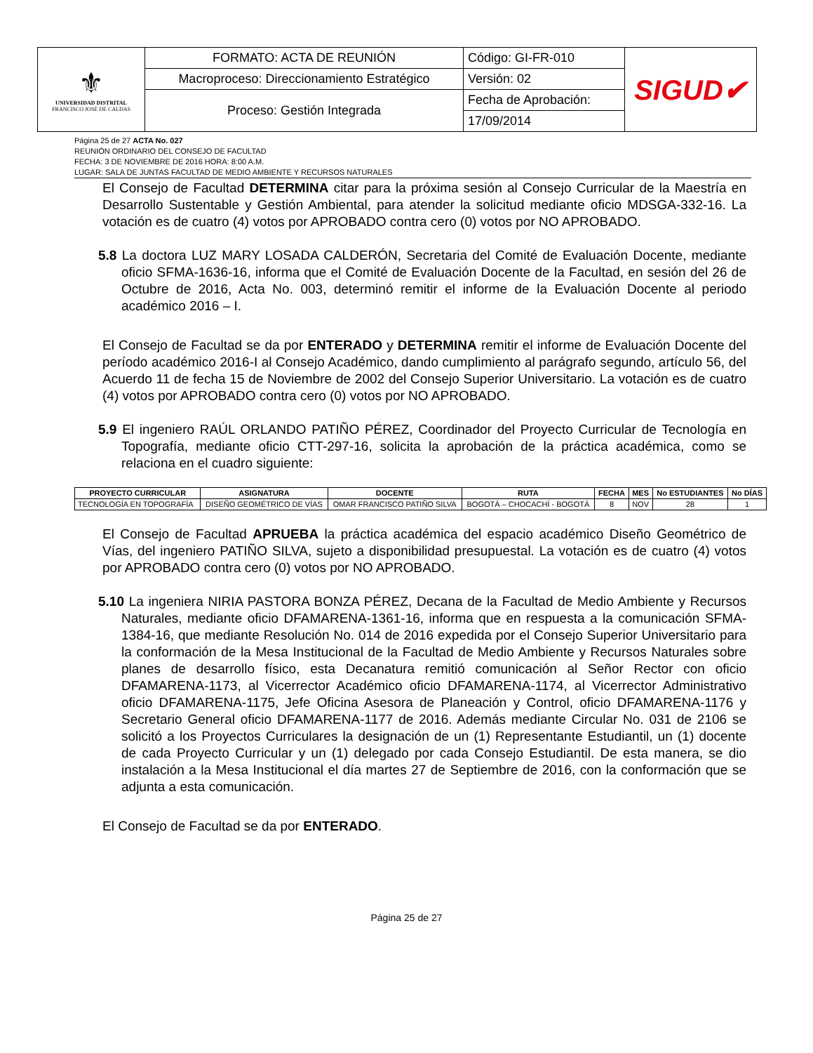| ⚜ UNIVERSIDAD DISTRITAL FRANCISCO JOSÉ DE CALDAS | FORMATO: ACTA DE REUNIÓN | Código: GI-FR-010 | SIGUD✔ |
| | Macroproceso: Direccionamiento Estratégico | Versión: 02 | |
| | Proceso: Gestión Integrada | Fecha de Aprobación: | |
| | | 17/09/2014 | |
Página 25 de 27 ACTA No. 027
REUNIÓN ORDINARIO DEL CONSEJO DE FACULTAD
FECHA: 3 DE NOVIEMBRE DE 2016 HORA: 8:00 A.M.
LUGAR: SALA DE JUNTAS FACULTAD DE MEDIO AMBIENTE Y RECURSOS NATURALES
El Consejo de Facultad DETERMINA citar para la próxima sesión al Consejo Curricular de la Maestría en Desarrollo Sustentable y Gestión Ambiental, para atender la solicitud mediante oficio MDSGA-332-16. La votación es de cuatro (4) votos por APROBADO contra cero (0) votos por NO APROBADO.
5.8 La doctora LUZ MARY LOSADA CALDERÓN, Secretaria del Comité de Evaluación Docente, mediante oficio SFMA-1636-16, informa que el Comité de Evaluación Docente de la Facultad, en sesión del 26 de Octubre de 2016, Acta No. 003, determinó remitir el informe de la Evaluación Docente al periodo académico 2016 – I.
El Consejo de Facultad se da por ENTERADO y DETERMINA remitir el informe de Evaluación Docente del período académico 2016-I al Consejo Académico, dando cumplimiento al parágrafo segundo, artículo 56, del Acuerdo 11 de fecha 15 de Noviembre de 2002 del Consejo Superior Universitario. La votación es de cuatro (4) votos por APROBADO contra cero (0) votos por NO APROBADO.
5.9 El ingeniero RAÚL ORLANDO PATIÑO PÉREZ, Coordinador del Proyecto Curricular de Tecnología en Topografía, mediante oficio CTT-297-16, solicita la aprobación de la práctica académica, como se relaciona en el cuadro siguiente:
| PROYECTO CURRICULAR | ASIGNATURA | DOCENTE | RUTA | FECHA | MES | No ESTUDIANTES | No DÍAS |
| --- | --- | --- | --- | --- | --- | --- | --- |
| TECNOLOGÍA EN TOPOGRAFÍA | DISEÑO GEOMÉTRICO DE VÍAS | OMAR FRANCISCO PATIÑO SILVA | BOGOTÁ – CHOCACHÍ - BOGOTÁ | 8 | NOV | 28 | 1 |
El Consejo de Facultad APRUEBA la práctica académica del espacio académico Diseño Geométrico de Vías, del ingeniero PATIÑO SILVA, sujeto a disponibilidad presupuestal. La votación es de cuatro (4) votos por APROBADO contra cero (0) votos por NO APROBADO.
5.10 La ingeniera NIRIA PASTORA BONZA PÉREZ, Decana de la Facultad de Medio Ambiente y Recursos Naturales, mediante oficio DFAMARENA-1361-16, informa que en respuesta a la comunicación SFMA-1384-16, que mediante Resolución No. 014 de 2016 expedida por el Consejo Superior Universitario para la conformación de la Mesa Institucional de la Facultad de Medio Ambiente y Recursos Naturales sobre planes de desarrollo físico, esta Decanatura remitió comunicación al Señor Rector con oficio DFAMARENA-1173, al Vicerrector Académico oficio DFAMARENA-1174, al Vicerrector Administrativo oficio DFAMARENA-1175, Jefe Oficina Asesora de Planeación y Control, oficio DFAMARENA-1176 y Secretario General oficio DFAMARENA-1177 de 2016. Además mediante Circular No. 031 de 2106 se solicitó a los Proyectos Curriculares la designación de un (1) Representante Estudiantil, un (1) docente de cada Proyecto Curricular y un (1) delegado por cada Consejo Estudiantil. De esta manera, se dio instalación a la Mesa Institucional el día martes 27 de Septiembre de 2016, con la conformación que se adjunta a esta comunicación.
El Consejo de Facultad se da por ENTERADO.
Página 25 de 27